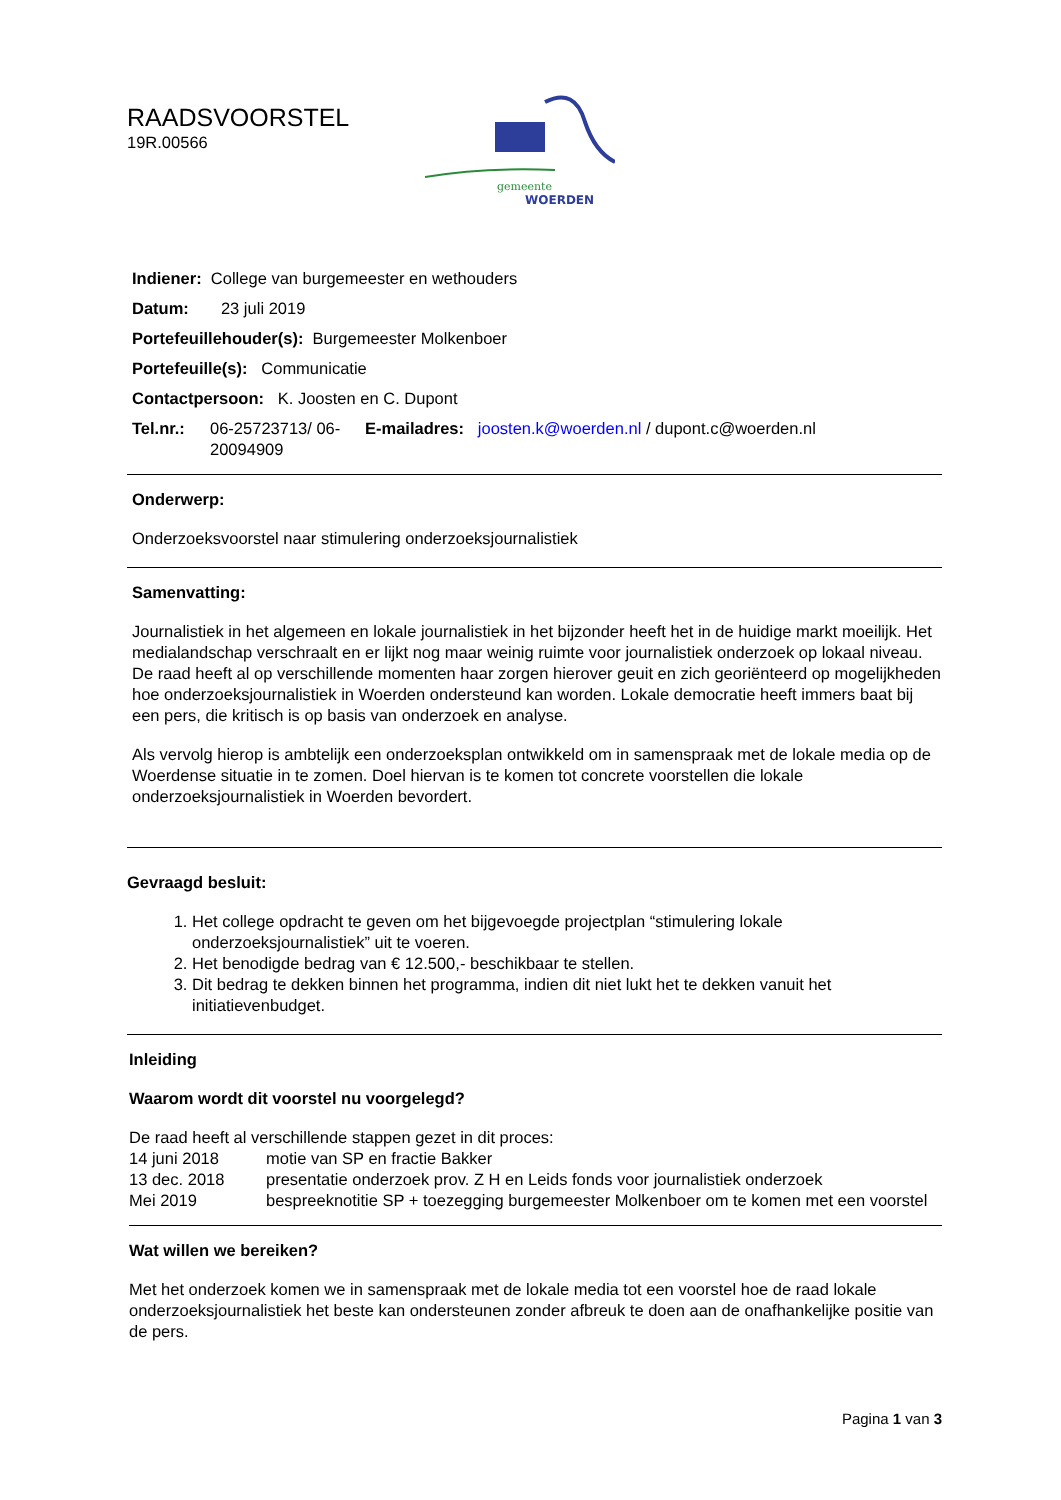RAADSVOORSTEL
19R.00566
gemeente
WOERDEN
Indiener: College van burgemeester en wethouders
Datum: 23 juli 2019
Portefeuillehouder(s): Burgemeester Molkenboer
Portefeuille(s): Communicatie
Contactpersoon: K. Joosten en C. Dupont
Tel.nr.: 06-25723713/ 06-20094909 E-mailadres: joosten.k@woerden.nl / dupont.c@woerden.nl
Onderwerp:
Onderzoeksvoorstel naar stimulering onderzoeksjournalistiek
Samenvatting:
Journalistiek in het algemeen en lokale journalistiek in het bijzonder heeft het in de huidige markt moeilijk. Het medialandschap verschraalt en er lijkt nog maar weinig ruimte voor journalistiek onderzoek op lokaal niveau. De raad heeft al op verschillende momenten haar zorgen hierover geuit en zich georiënteerd op mogelijkheden hoe onderzoeksjournalistiek in Woerden ondersteund kan worden. Lokale democratie heeft immers baat bij een pers, die kritisch is op basis van onderzoek en analyse.
Als vervolg hierop is ambtelijk een onderzoeksplan ontwikkeld om in samenspraak met de lokale media op de Woerdense situatie in te zomen. Doel hiervan is te komen tot concrete voorstellen die lokale onderzoeksjournalistiek in Woerden bevordert.
Gevraagd besluit:
1. Het college opdracht te geven om het bijgevoegde projectplan “stimulering lokale onderzoeksjournalistiek” uit te voeren.
2. Het benodigde bedrag van € 12.500,- beschikbaar te stellen.
3. Dit bedrag te dekken binnen het programma, indien dit niet lukt het te dekken vanuit het initiatievenbudget.
Inleiding
Waarom wordt dit voorstel nu voorgelegd?
De raad heeft al verschillende stappen gezet in dit proces:
14 juni 2018 motie van SP en fractie Bakker
13 dec. 2018 presentatie onderzoek prov. Z H en Leids fonds voor journalistiek onderzoek
Mei 2019 bespreeknotitie SP + toezegging burgemeester Molkenboer om te komen met een voorstel
Wat willen we bereiken?
Met het onderzoek komen we in samenspraak met de lokale media tot een voorstel hoe de raad lokale onderzoeksjournalistiek het beste kan ondersteunen zonder afbreuk te doen aan de onafhankelijke positie van de pers.
Pagina 1 van 3